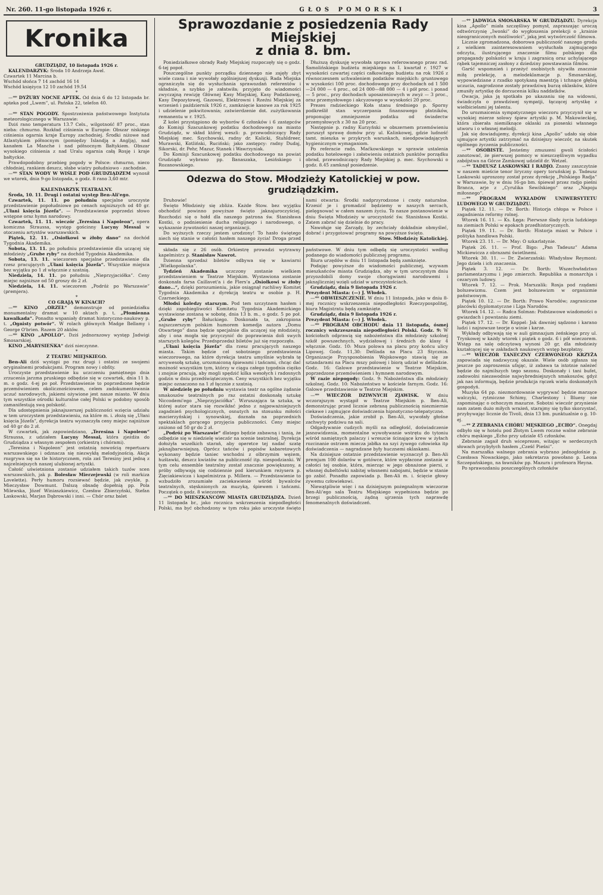Nr. 260. 11-go listopada 1926 r. GŁOS POMORSKI 3
Kronika
GRUDZIĄDZ, 10 listopada 1926 r.
KALENDARZYK: Sroda 10 Andrzeja Awel.
Czwartek 11 Marcina b.
Wschód słońca 7 14 zachód 16 14
Wschód księżyca 12 10 zachód 19.54
*
—** DYŻURY NOCNE APTEK. Od dnia 6 do 12 listopada br. apteka pod „Lwem“, ul. Pańska 22, telefon 40.
*
—** STAN POGODY. Spostrzeżenia państwowego Instytutu meteorologicznego w Warszawie:
Dziś rano temperatura 13.7 Cels., wilgotność 87 proc., stan nieba: chmurno. Rozkład ciśnienia w Europie: Obszar niskiego ciśnienia ogarnia kraje Europy zachodniej. Środki niżowe nad Atlantykiem północnym (pomiędzy Islandją a Anglją), nad kanałem La Manche i nad północnym Bałtykiem. Obszar wysokiego ciśnienia z nad Uralu ogarnia całą Rosję i kraje bałtyckie.
Prawdopodobny przebieg pogody w Polsce: chmurno, nieco chłodniej, rankiem deszcz, słabe wiatry południowo - zachodnie.
—** STAN WODY W WIŚLE POD GRUDZIĄDZEM wynosił we wtorek, dnia 9-go listopada, o godz. 8 rano 3,60 mtr.
*
KALENDARZYK TEATRALNY.
Środa, 10. 11. Drugi i ostatni występ Ben-Ali'ego.
Czwartek, 11. 11. po południu specjalne uroczyste przedstawienie popołudniowe po cenach najniższych od 40 gr. „Ułani księcia Józefa“. — Przedstawienie poprzedzi słowo wstępne oraz hymn narodowy.
Czwartek, 11. 11. wieczór „Teresina i Napoleon“, opera komiczna Straussa, występ gościnny Lucyny Messal w otoczeniu artystów warszawskich.
Piątek, 12. 11. „Osiołkowi w żłoby dano“ na dochód Tygodnia Akademika.
Sobota, 13. 11. po południu przedstawienie dla uczącej się młodzieży „Grube ryby“ na dochód Tygodnia Akademika.
Sobota, 13. 11. wieczorem specjalne przedstawienie dla rzesz pracujących „Ułani księcia Józefa“. Wszystkie miejsca bez wyjątku po 1 zł włącznie z szatnią.
Niedziela, 14. 11. po południu „Nieprzyjaciółka“. Ceny miejsc najniższe od 50 groszy do 2 zł.
Niedziela, 14. 11. wieczorem „Podróż po Warszawie“ (premjera).
*
CO GRAJĄ W KINACH?
—** KINO „ORZEŁ“ demonstruje od poniedziałku monumentalny dramat w 10 aktach p. t. „Płomienna kawalkada“. Ponadto wspaniały dramat historyczno-naukowy p. t. „Ognisty potwór“. W rolach głównych Madge Bellamy i George O'brien. Razem 20 aktów.
—** KINO „APOLLO“. Dziś jednorazowy występ Jadwigi Smosarskiej.
KINO „MARYSIEŃKA“ dziś nieczynne.
*
Z TEATRU MIEJSKIEGO.
Ben-Ali dziś wystąpi po raz drugi i ostatni ze swojemi oryginalnemi produkcjami. Program nowy i obfity.
Uroczyste przedstawienie ku uczczeniu pamiętnego dnia zrzucenia jarzma pruskiego odbędzie się w czwartek, dnia 11 b. m. o godz. 4-ej po poł. Przedstawienie to poprzedzone będzie przemówieniem okolicznościowem, celem zadokumentowania uczuć narodowych, jakiemi ożywione jest nasze miasto. W dniu tym wszystkie ośrodki kulturalne całej Polski w podobny sposób zamanifestują swą polskość.
Dla udostępnienia jaknajszerszej publiczności wzięcia udziału w tem uroczystem przedstawieniu, na które m. i. złożą się „Ułani księcia Józefa“, dyrekcja teatru wyznaczyła ceny miejsc najniższe od 40 gr do 2 zł.
W czwartek, jak zapowiedziano, „Teresina i Napoleon“ Straussa, z udziałem Lucyny Messal, która zjeżdża do Grudziądza z własnym zespołem (orkiestrą i chórami).
„Teresina i Napoleon“ jest ostatnią nowością repertuaru warszawskiego i odznacza się niezwykłą melodyjnością. Akcja rozgrywa się na tle historycznem, rola zaś Teresiny jest jedną z najcelniejszych naszej ulubionej artystki.
Całość uświetniona zostanie udziałem takich tuzów scen warszawskich, jak p. Bolesław Mierzejewski (w roli markiza Lovelette). Perły humoru rozsiewać będzie, jak zwykle, p. Mieczysław Dowmunt. Dalszą obsadę dopełnią pp. Pola Milewska, Józef Winiaszkiewicz, Czesław Zbierzyński, Stefan Laskowski, Marjan Dąbrowski i inni. — Chór oraz balet
Sprawozdanie z posiedzenia Rady Miejskiej
z dnia 8. bm.
Poniedziałkowe obrady Rady Miejskiej rozpoczęły się o godz. 6-tej popoł.
Poszczególne punkty porządku dziennego nie zajęły zbyt wiele czasu i nie wywołały ogólniejszej dyskusji. Rada Miejska ograniczyła się do wysłuchania sprawozdań referentów i składnie, a szybko je załatwiła; przyjęto do wiadomości zwyczajną rewizję Głównej Kasy Miejskiej, Kasy Podatkowej, Kasy Depozytowej, Gazowni, Elektrowni i Rzeźni Miejskiej za wrzesień i październik 1926 r., zamknięcie kasowe za rok 1925 i udzielenie pokwitowania; zatwierdzenie dot. zużytkowania remanentu w r. 1925.
Z kolei przystąpiono do wyborów 6 członków i 6 zastępców do Komisji Szacunkowej podatku dochodowego na miasto Grudziądz, w skład której weszli: p. przewodniczący Rady Miejskiej mec. Szychowski, radny dr. Kalicki, Stuhldreer, Murawski, Kotliński, Ruciński; jako zastępcy: radny Dudaj, Sikorski, dr. Pehr, Mazur, Stanek i Wawrzyniak.
Do Komisji Szacunkowej podatku dochodowego na powiat Grudziądz wybrano pp. Banaszaka, Lesińskiego i Rozanowskiego.
Dłuższą dyskusję wywołała sprawa referowanego przez rad. Samolińskiego budżetu miejskiego na I. kwartał r. 1927 w wysokości czwartej części całkowitego budżetu na rok 1926 z równoczesnem uchwaleniem podatków miejskich: gruntowego w wysokości 100 proc. dochodowego przy dochodach od 1 500—24 000 — 4 proc., od 24 000—88 000 — 4 i pół proc. i ponad — 5 proc., przy dochodach uposażeniowych w zwyż — 3 proc., oraz przemysłowego i akcyzowego w wysokości 20 proc.
Prezes radzieckiego Koła stanu średniego p. Sporny podkreślił stan wyczerpania finansowego płatników, proponując zmniejszenie podatku od świadectw przemysłowych z 30 na 20 proc.
Następnie p. radny Kurzyński w obszernem przemówieniu poruszył sprawę domów przy ul. Kalinkowej, gdzie ludność tamt. mieszka w przykrych warunkach, nieodpowiadających hygienicznym wymaganiom.
Po referacie radn. Maćkowskiego w sprawie ustalenia podatku hotelowego i załatwieniu ostatnich punktów porządku obrad, przewodniczący Rady Miejskiej p. mec. Szychowski o godz. 8.45 zamknął posiedzenie.
Odezwa do Stow. Młodzieży Katolickiej w pow. grudziądzkim.
Druhowie!
Święto Młodzieży się zbliża. Każde Stow. bez wyjątku obchodzić powinno powyższe święto jaknajuroczyściej. Rozchodzi się o hołd dla naszego patrona św. Stanisława Kostki, o podniesienie ducha religijnego i narodowego, o wykazanie żywotności naszej organizacji.
Do wyższych rzeczy jestem urodzony! To hasło świętego niech się stanie w całości hasłem naszego życia! Droga przed nami otwarta: Środki nadprzyrodzone i cnoty naturalne. Krzesić je i gromadzić będziemy w naszych sercach, pielęgnować w całem naszem życiu. To nasze postanowienie w dniu Święta Młodzieży w uroczystość św. Stanisława Kostki. Zatem zabrać się dzielnie do pracy.
Nawołuje się Zarządy, by zechciały dokładnie obmyśleć, dobrać i przygotować programy na powyższe święto.
Stow. Młodzieży Katolickiej.
składa się z 26 osób. Orkiestrę prowadzi wytrawny kapelmistrz p. Stanisław Nawrot.
Dzienna sprzedaż biletów odbywa się w kawiarni „Wielkopolanka“.
Tydzień Akademika uczczony zostanie wielkiem przedstawieniem w Teatrze Miejskim. Wystawiona zostanie doskonała farsa Caillavet'a i de Flers'a „Osiołkowi w żłoby dano...“, dzięki porozumieniu, jakie osiągnął ruchliwy Komitet Tygodnia Akademika z dyrekcją teatru w osobie p. H. Czarneckiego.
Młodsi koledzy starszym. Pod tem szczytnem hasłem i dzięki zapobiegliwości Komitetu Tygodnia Akademickiego wystawione zostaną w sobotę, dnia 13 b. m., o godz. 5 po poł. „Grube ryby“ Bałuckiego. Doskonała ta, zakropiona najszczerszym polskim humorem komedja autora „Domu Otwartego“ dana będzie specjalnie dla uczącej się młodzieży, aby i ona mogła się przyczynić do poprawienia doli swych starszych kolegów. Przedsprzedaż biletów już się rozpoczęła.
„Ułani księcia Józefa“ dla rzesz pracujących naszego miasta. Takim będzie cel sobotniego przedstawienia wieczorowego, na które dyrekcja teatru umyślnie wybrała tę arcywesołą sztukę, urozmaiconą śpiewami i tańcami, chcąc dać możność wszystkim tym, którzy w ciągu całego tygodnia ciężko i znojnie pracują, aby mogli spędzić kilka wesołych i radosnych godzin w dniu przedświątecznym. Ceny wszystkich bez wyjątku miejsc oznaczono na 1 zł łącznie z szatnią.
W niedzielę po południu wystawia teatr na ogólne żądanie smakoszów teatralnych po raz ostatni doskonałą sztukę Niccodemi'ego „Nieprzyjaciółka“. Wzruszająca ta sztuka, w której autor stara się rozwikłać jedno z najpoważniejszych zagadnień psychologicznych, osnutych na stosunku miłości macierzyńskiej i synowskiej, doznała na poprzednich spektaklach gorącego przyjęcia publiczności. Ceny miejsc zniżono od 50 gr do 2 zł.
„Podróż po Warszawie“ dlatego będzie zabawną i tanią, że odbędzie się w niedzielę wieczór na scenie teatralnej. Dyrekcja dołożyła wszelkich starań, aby operetce tej nadać szatę jaknajbarwniejszą. Oprócz tańców i popisów kabaretowych wykonany będzie taniec wschodni z olbrzymim wężem, huśtawki, deszcz kwiatów na publiczność itp. niespodzianki. W tym celu ensemble teatralny został znacznie powiększony, a próby odbywają się codziennie pod kierunkiem reżysera p. Zięciakiewicza i kapelmistrza p. Millera. — Przedstawienie to wzbudziło zrozumiałe zaciekawienie wśród bywalców teatralnych, stęsknionych za muzyką, śpiewem i tańcami. Początek o godz. 8 wieczorem.
—** DO MIESZKAŃCÓW MIASTA GRUDZIĄDZA. Dzień 11 listopada br., jako rocznica wskrzeszenia niepodległości Polski, ma być obchodzony w tym roku jako uroczyste święto państwowe. W dniu tym odbędą się uroczystości według podanego do wiadomości publicznej programu.
Biura urzędów w dniu 11 listopada będą zamknięte.
Podając powyższe do wiadomości publicznej, wzywam mieszkańców miasta Grudziądza, aby w tym uroczystym dniu przyozdobili domy swoje chorągwiami narodowemi i jaknajliczniej wzięli udział w uroczystościach.
Grudziądz, dnia 9 listopada 1926 r.
Prezydent Miasta: (—) J. Włodek.
—** OBWIESZCZENIE. W dniu 11 listopada, jako w dniu 8-mej rocznicy wskrzeszenia niepodległości Rzeczypospolitej, biura Magistratu będą zamknięte.
Grudziądz, dnia 9 listopada 1926 r.
Prezydent Miasta: (—) J. Włodek.
—** PROGRAM OBCHODU dnia 11 listopada, ósmej rocznicy wskrzeszenia niepodległości Polski. Godz. 9: W kościołach odprawią się nabożeństwa dla młodzieży szkolnej szkół powszechnych, wydziałowej i średnich do klasy 4 włącznie. Godz. 10: Msza polowa na placu przy końcu ulicy Lipowej. Godz. 11,30: Defilada na Placu 23 Stycznia. Organizacje Przysposobienia Wojskowego stawią się ze sztandarami na Placu mszy polowej i biorą udział w defiladzie. Godz. 16: Galowe przedstawienie w Teatrze Miejskim, poprzedzone przemówieniem i hymnem narodowym.
W razie niepogody: Godz. 9: Nabożeństwa dla młodzieży szkolnej. Godz. 10: Nabożeństwo w kościele farnym. Godz. 16: Galowe przedstawienie w Teatrze Miejskim.
—** WIECZÓR DZIWNYCH ZJAWISK. W dniu wczorajszym wystąpił w Teatrze Miejskim p. Ben-Ali, demonstrując przed licznie zebraną publicznością niezmiernie ciekawe i zajmujące doświadczenia hipnotyczno-telepatyczne.
Doświadczenia, jakie zrobił p. Ben-Ali, wywołały głośne zachwyty podziwu na sali.
Odgadywanie cudzych myśli na odległość, doświadczenie jasnowidzenia, momentalne wywoływanie wstrętu do tytoniu wśród namiętnych palaczy i wreszcie ścinające krew w żyłach rozcinanie ostrzem miecza jabłka na szyi żywego człowieka itp doświadczenia — nagradzane były hucznemi oklaskami.
Na dzisiejsze ostatnie przedstawienie wyznaczył p. Ben-Ali premjum 100 dolarów w gotówce, które wypłacone zostanie w całości tej osobie, która, mierząc w jego obnażone piersi, z własnej dubeltówki nabitej własnemi nabojami, będzie w stanie go zabić. Ponadto zapowiada p. Ben-Ali m. i. ścięcie głowy żywemu człowiekowi.
Niewątpliwie więc i na dzisiejszym pożegnalnym wieczorze Ben-Ali'ego sala Teatru Miejskiego wypełniona będzie po brzegi publicznością, żądną ujrzenia tych naprawdę fenomenalnych doświadczeń.
—** JADWIGA SMOSARSKA W GRUDZIĄDZU. Dyrekcja kina „Apollo“ miała szczęśliwy pomysł, zapraszając uroczą odtwórczynię „Iwonki“ do wygłoszenia prelekcji o „krainie nieograniczonych możliwości“, jaką jest wytwórczość filmowa.
Licznie zgromadzona, doborowa publiczność naszego grodu z wielkiem zainteresowaniem wysłuchała zajmującego odczytu, ilustrującego znaczenie filmu polskiego dla propagandy polskości w kraju i zagranicą oraz uchylającego rąbek tajemniczej zasłony z dziedziny powstawania filmów.
Garść wspomnień i przeżyć osobistych ożywiła znacznie miłą prelekcję, a melodeklamacje p. Smosarskiej, wypowiedziane z rzadko spotykaną maestrją i tchnące głębią uczucia, nagrodzone zostały prawdziwą burzą oklasków, które zmusiły artystkę do dorzucenia kilku naddatków.
Owacja, jaka ją spotkała po ukazaniu się na widowni, świadczyła o prawdziwej sympatji, łączącej artystkę z wielbicielami jej talentu.
Do urozmaicenia sympatycznego wieczoru przyczynił się w wysokiej mierze solowy śpiew artystki p. M. Makowieckiej, która zbierała niemilknące oklaski za piosenki własnego utworu i o własnej melodji.
Jak się dowiadujemy, dyrekcji kina „Apollo“ udało się obie ujmujące artystki zatrzymać na dzisiejszy wieczór, na skutek ogólnego życzenia publiczności.
—** OSOBISTE. Jesteśmy zmuszeni gwoli ścisłości zanotować, że pierwszej pomocy w nieszczęśliwym wypadku zabójstwa na Górze Zamkowej udzielił dr. Wetzel.
—** TADEUSZ LASKOWSKI I RADJO. Znany zaszczytnie w naszem mieście tenor liryczny opery toruńskiej p. Tadeusz Laskowski uproszony został przez dyrekcję „Polskiego Radja“ w Warszawie, by w dniu 16-go bm. śpiewał przez radjo pieśni Branca, arje z „Cyrulika Sewilskiego“ oraz „Napoju miłosnego“.
—** PROGRAM WYKŁADÓW UNIWERSYTETU LUDOWEGO W GRUDZIĄDZU.
Piątek 12. 11. — Dr. Borth: Historja chłopa w Polsce i zagadnienia reformy rolnej.
Wtorek 16. 11. — Ks. Łęga: Pierwsze ślady życia ludzkiego na ziemiach Polski w epokach przedhistorycznych.
Piątek 19. 11. — Dr. Borth: Historja miast w Polsce i polityka handlowa Polski.
Wtorek 23. 11. — Dr. May: O szkarlatynie.
Piątek 26. 11. — Prof. Bigo: „Pan Tadeusz“ Adama Mickiewicza z obrazami świetlnemi.
Wtorek 30. 11. — Dr. Zwierzański: Władysław Reymont: Jego dzieła i ich znaczenia.
Piątek 3. 12. — Dr. Borth: Wszechwładztwo parlamentaryzmu i jego zmierzch. Republika a monarchja i cezaryzm ludowy.
Wtorek 7. 12. — Prok. Marszalik: Rosja pod rządami bolszewizmu. Czem jest bolszewizm w organizmie państwowym.
Piątek 10. 12. — Dr. Borth: Prawo Narodów; zagraniczne placówki dyplomatyczne i Liga Narodów.
Wtorek 14. 12. — Radca Solman: Podstawowe wiadomości o gwiazdach i powstaniu ziemi.
Piątek 17. 12. — Dr. Koppel: Jak dawniej sądzono i karano ludzi i najnowsze teorje o winie i karze.
Wykłady odbywają się w auli gimnazjum żeńskiego przy ul. Trynkowej w każdy wtorek i piątek o godz. 6 i pół wieczorem. Wstęp na salę odczytową wynosi 20 gr, dla młodzieży kształcącej się w zakładach naukowych wstęp bezpłatny.
—** WIECZÓR TANECZNY CZERWONEGO KRZYŻA zapowiada się nadzwyczaj okazale. Wiele osób zgłasza się jeszcze po zaproszenia ufając, iż zabawa ta istotnie należeć będzie do najmilszych tego sezonu. Doskonały i tani bufet, zadowolni niezawodnie najwybredniejszych smakoszów, gdyż jak nas informują, będzie produkcja rączek wielu doskonałych gospodyń.
Muzyka 64 pp. niezmordowanie wygrywać będzie marzące walczyki, rytmiczne Schimy, Charlestony i Bluesy nie zapominając o ochoczym mazurze. Sobotni wieczór przyniesie nam zatem dużo miłych wrażeń, starajmy się tylko skorzystać, przybywając licznie do Tivoli, dnia 13 bm. punktualnie o g. 10-ej.
—** Z ZEBRANIA CHÓRU MĘSKIEGO „ECHO“. Onegdaj odbyło się w hotelu pod Złotym Lwem roczne walne zebranie chóru męskiego „Echo przy udziale 45 członków.
Zebranie zagaił druh wiceprezes, witając w serdecznych słowach przybyłych hasłem „Cześć Pieśni“.
Na marszałka walnego zebrania wybrano jednogłośnie p. Czesława Nowackiego, jako sekretarza powołano p. Leona Szczepańskiego, na ławników pp. Mazura i profesora Heyna.
Po sprawozdaniu poszczególnych członków